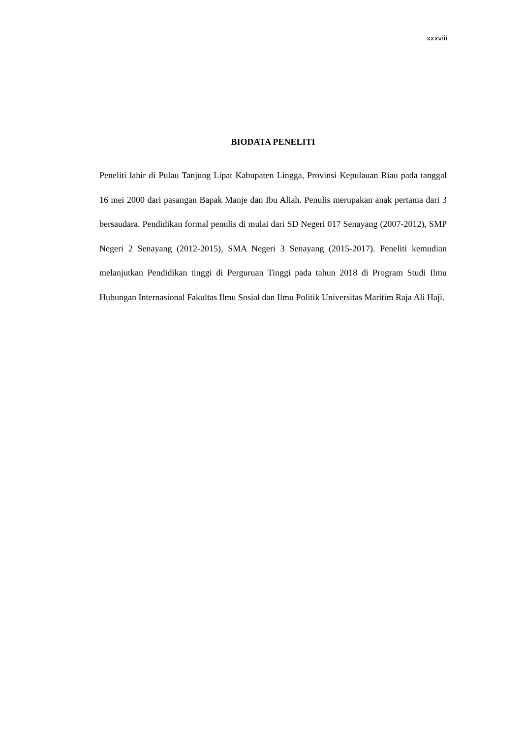xxxviii
BIODATA PENELITI
Peneliti lahir di Pulau Tanjung Lipat Kabupaten Lingga, Provinsi Kepulauan Riau pada tanggal 16 mei 2000 dari pasangan Bapak Manje dan Ibu Aliah. Penulis merupakan anak pertama dari 3 bersaudara. Pendidikan formal penulis di mulai dari SD Negeri 017 Senayang (2007-2012), SMP Negeri 2 Senayang (2012-2015), SMA Negeri 3 Senayang (2015-2017). Peneliti kemudian melanjutkan Pendidikan tinggi di Perguruan Tinggi pada tahun 2018 di Program Studi Ilmu Hubungan Internasional Fakultas Ilmu Sosial dan Ilmu Politik Universitas Maritim Raja Ali Haji.